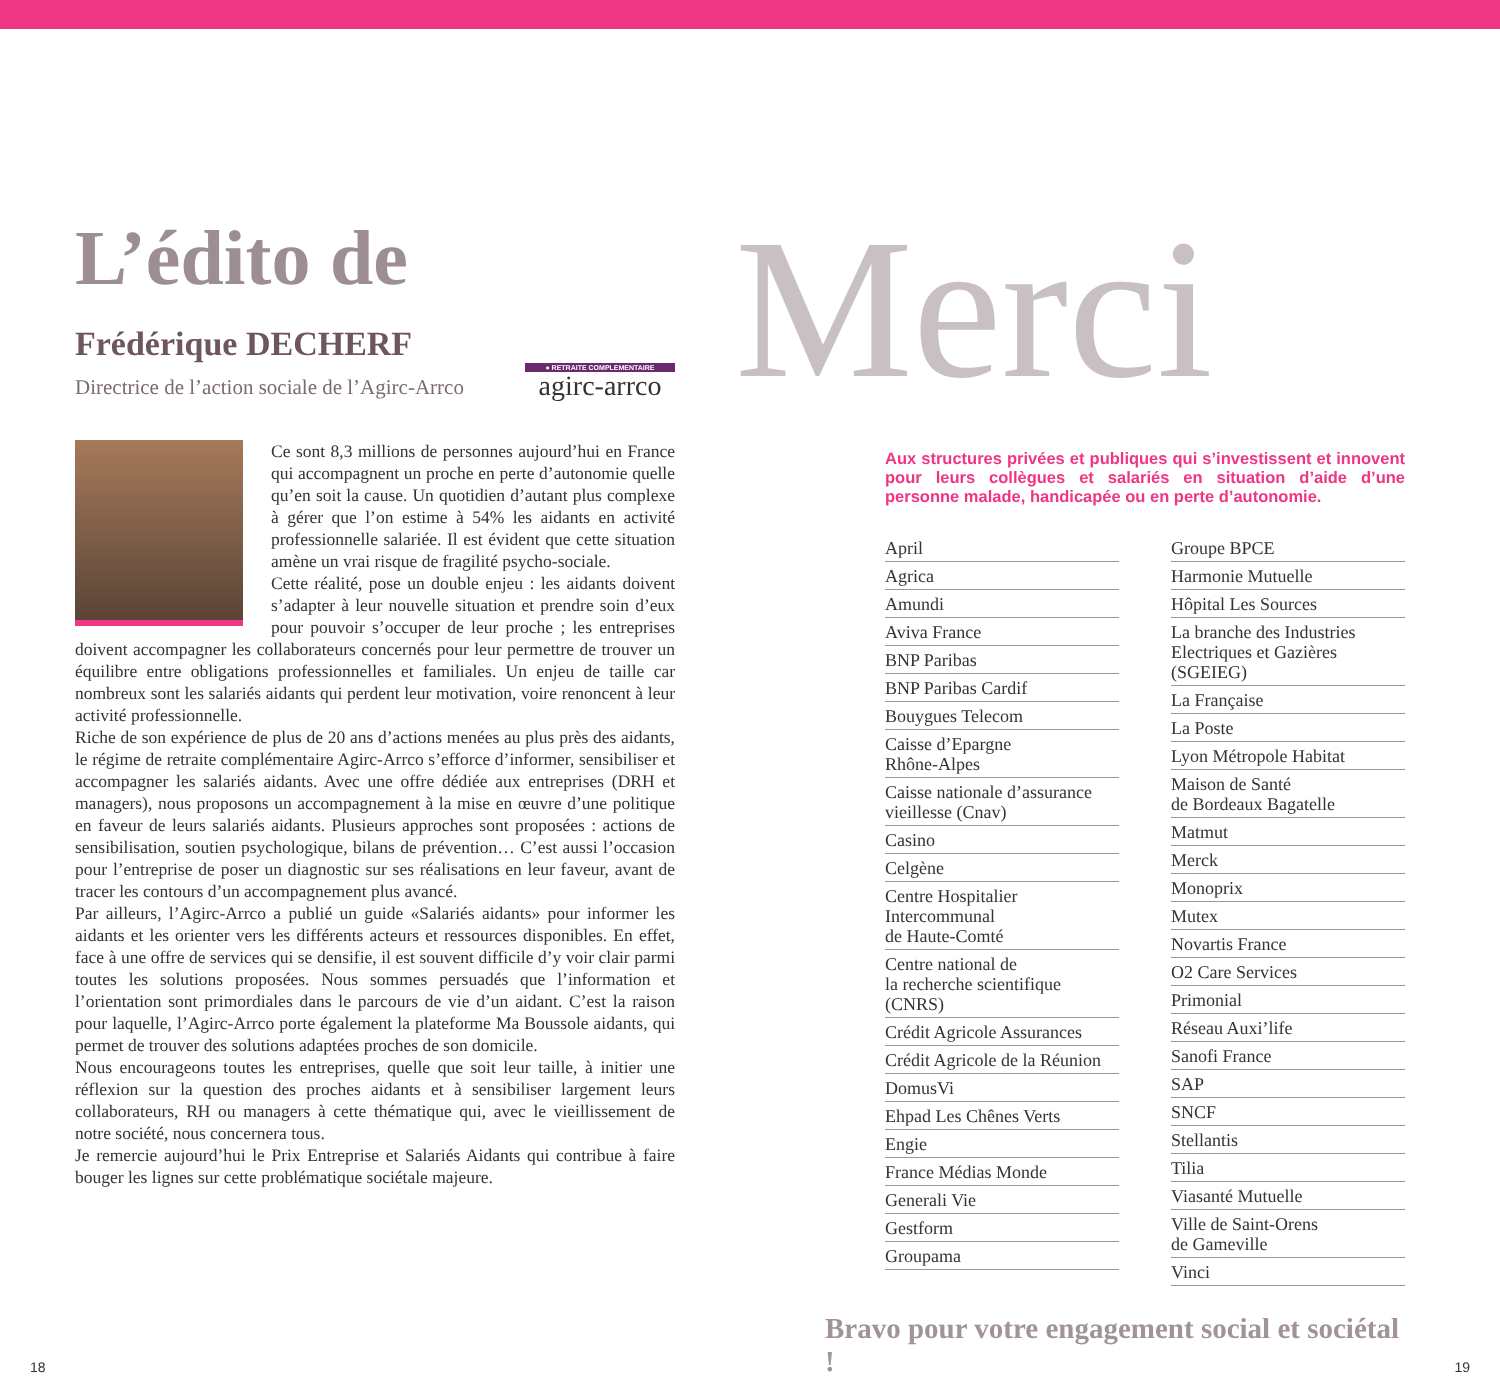L’édito de
Frédérique DECHERF
Directrice de l’action sociale de l’Agirc-Arrco
● RETRAITE COMPLEMENTAIRE
agirc-arrco
Ce sont 8,3 millions de personnes aujourd’hui en France qui accompagnent un proche en perte d’autonomie quelle qu’en soit la cause. Un quotidien d’autant plus complexe à gérer que l’on estime à 54% les aidants en activité professionnelle salariée. Il est évident que cette situation amène un vrai risque de fragilité psycho-sociale.
Cette réalité, pose un double enjeu : les aidants doivent s’adapter à leur nouvelle situation et prendre soin d’eux pour pouvoir s’occuper de leur proche ; les entreprises doivent accompagner les collaborateurs concernés pour leur permettre de trouver un équilibre entre obligations professionnelles et familiales. Un enjeu de taille car nombreux sont les salariés aidants qui perdent leur motivation, voire renoncent à leur activité professionnelle.
Riche de son expérience de plus de 20 ans d’actions menées au plus près des aidants, le régime de retraite complémentaire Agirc-Arrco s’efforce d’informer, sensibiliser et accompagner les salariés aidants. Avec une offre dédiée aux entreprises (DRH et managers), nous proposons un accompagnement à la mise en œuvre d’une politique en faveur de leurs salariés aidants. Plusieurs approches sont proposées : actions de sensibilisation, soutien psychologique, bilans de prévention… C’est aussi l’occasion pour l’entreprise de poser un diagnostic sur ses réalisations en leur faveur, avant de tracer les contours d’un accompagnement plus avancé.
Par ailleurs, l’Agirc-Arrco a publié un guide «Salariés aidants» pour informer les aidants et les orienter vers les différents acteurs et ressources disponibles. En effet, face à une offre de services qui se densifie, il est souvent difficile d’y voir clair parmi toutes les solutions proposées. Nous sommes persuadés que l’information et l’orientation sont primordiales dans le parcours de vie d’un aidant. C’est la raison pour laquelle, l’Agirc-Arrco porte également la plateforme Ma Boussole aidants, qui permet de trouver des solutions adaptées proches de son domicile.
Nous encourageons toutes les entreprises, quelle que soit leur taille, à initier une réflexion sur la question des proches aidants et à sensibiliser largement leurs collaborateurs, RH ou managers à cette thématique qui, avec le vieillissement de notre société, nous concernera tous.
Je remercie aujourd’hui le Prix Entreprise et Salariés Aidants qui contribue à faire bouger les lignes sur cette problématique sociétale majeure.
Merci
Aux structures privées et publiques qui s’investissent et innovent pour leurs collègues et salariés en situation d’aide d’une personne malade, handicapée ou en perte d’autonomie.
April
Agrica
Amundi
Aviva France
BNP Paribas
BNP Paribas Cardif
Bouygues Telecom
Caisse d’Epargne
Rhône-Alpes
Caisse nationale d’assurance vieillesse (Cnav)
Casino
Celgène
Centre Hospitalier Intercommunal
de Haute-Comté
Centre national de
la recherche scientifique (CNRS)
Crédit Agricole Assurances
Crédit Agricole de la Réunion
DomusVi
Ehpad Les Chênes Verts
Engie
France Médias Monde
Generali Vie
Gestform
Groupama
Groupe BPCE
Harmonie Mutuelle
Hôpital Les Sources
La branche des Industries Electriques et Gazières (SGEIEG)
La Française
La Poste
Lyon Métropole Habitat
Maison de Santé
de Bordeaux Bagatelle
Matmut
Merck
Monoprix
Mutex
Novartis France
O2 Care Services
Primonial
Réseau Auxi’life
Sanofi France
SAP
SNCF
Stellantis
Tilia
Viasanté Mutuelle
Ville de Saint-Orens
de Gameville
Vinci
Bravo pour votre engagement social et sociétal !
18 19